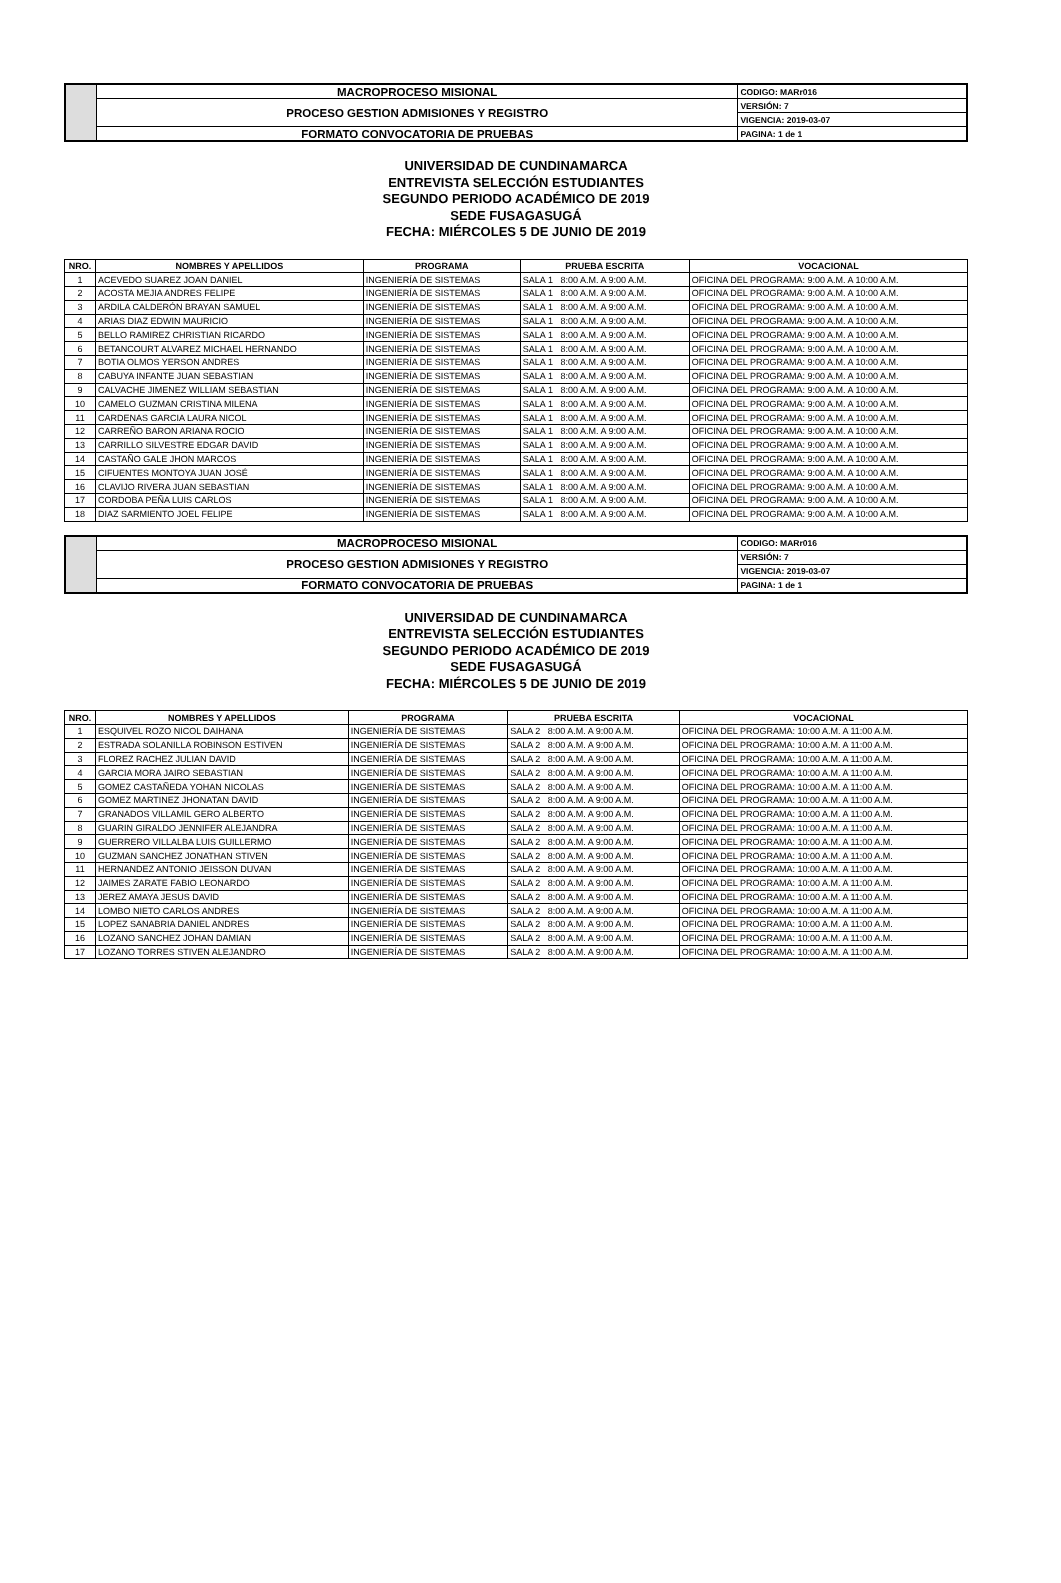| | MACROPROCESO MISIONAL | CODIGO: MARr016 |
| | PROCESO GESTION ADMISIONES Y REGISTRO | VERSIÓN: 7 |
| | | VIGENCIA: 2019-03-07 |
| | FORMATO CONVOCATORIA DE PRUEBAS | PAGINA: 1 de 1 |
UNIVERSIDAD DE CUNDINAMARCA
ENTREVISTA SELECCIÓN ESTUDIANTES
SEGUNDO PERIODO ACADÉMICO DE 2019
SEDE FUSAGASUGÁ
FECHA: MIÉRCOLES 5 DE JUNIO DE 2019
| NRO. | NOMBRES Y APELLIDOS | PROGRAMA | PRUEBA ESCRITA | VOCACIONAL |
| --- | --- | --- | --- | --- |
| 1 | ACEVEDO SUAREZ JOAN DANIEL | INGENIERÍA DE SISTEMAS | SALA 1 8:00 A.M. A 9:00 A.M. | OFICINA DEL PROGRAMA: 9:00 A.M. A 10:00 A.M. |
| 2 | ACOSTA MEJIA ANDRES FELIPE | INGENIERÍA DE SISTEMAS | SALA 1 8:00 A.M. A 9:00 A.M. | OFICINA DEL PROGRAMA: 9:00 A.M. A 10:00 A.M. |
| 3 | ARDILA CALDERÓN BRAYAN SAMUEL | INGENIERÍA DE SISTEMAS | SALA 1 8:00 A.M. A 9:00 A.M. | OFICINA DEL PROGRAMA: 9:00 A.M. A 10:00 A.M. |
| 4 | ARIAS DIAZ EDWIN MAURICIO | INGENIERÍA DE SISTEMAS | SALA 1 8:00 A.M. A 9:00 A.M. | OFICINA DEL PROGRAMA: 9:00 A.M. A 10:00 A.M. |
| 5 | BELLO RAMIREZ CHRISTIAN RICARDO | INGENIERÍA DE SISTEMAS | SALA 1 8:00 A.M. A 9:00 A.M. | OFICINA DEL PROGRAMA: 9:00 A.M. A 10:00 A.M. |
| 6 | BETANCOURT ALVAREZ MICHAEL HERNANDO | INGENIERÍA DE SISTEMAS | SALA 1 8:00 A.M. A 9:00 A.M. | OFICINA DEL PROGRAMA: 9:00 A.M. A 10:00 A.M. |
| 7 | BOTIA OLMOS YERSON ANDRES | INGENIERÍA DE SISTEMAS | SALA 1 8:00 A.M. A 9:00 A.M. | OFICINA DEL PROGRAMA: 9:00 A.M. A 10:00 A.M. |
| 8 | CABUYA INFANTE JUAN SEBASTIAN | INGENIERÍA DE SISTEMAS | SALA 1 8:00 A.M. A 9:00 A.M. | OFICINA DEL PROGRAMA: 9:00 A.M. A 10:00 A.M. |
| 9 | CALVACHE JIMENEZ WILLIAM SEBASTIAN | INGENIERÍA DE SISTEMAS | SALA 1 8:00 A.M. A 9:00 A.M. | OFICINA DEL PROGRAMA: 9:00 A.M. A 10:00 A.M. |
| 10 | CAMELO GUZMAN CRISTINA MILENA | INGENIERÍA DE SISTEMAS | SALA 1 8:00 A.M. A 9:00 A.M. | OFICINA DEL PROGRAMA: 9:00 A.M. A 10:00 A.M. |
| 11 | CARDENAS GARCIA LAURA NICOL | INGENIERÍA DE SISTEMAS | SALA 1 8:00 A.M. A 9:00 A.M. | OFICINA DEL PROGRAMA: 9:00 A.M. A 10:00 A.M. |
| 12 | CARREÑO BARON ARIANA ROCIO | INGENIERÍA DE SISTEMAS | SALA 1 8:00 A.M. A 9:00 A.M. | OFICINA DEL PROGRAMA: 9:00 A.M. A 10:00 A.M. |
| 13 | CARRILLO SILVESTRE EDGAR DAVID | INGENIERÍA DE SISTEMAS | SALA 1 8:00 A.M. A 9:00 A.M. | OFICINA DEL PROGRAMA: 9:00 A.M. A 10:00 A.M. |
| 14 | CASTAÑO GALE JHON MARCOS | INGENIERÍA DE SISTEMAS | SALA 1 8:00 A.M. A 9:00 A.M. | OFICINA DEL PROGRAMA: 9:00 A.M. A 10:00 A.M. |
| 15 | CIFUENTES MONTOYA JUAN JOSÉ | INGENIERÍA DE SISTEMAS | SALA 1 8:00 A.M. A 9:00 A.M. | OFICINA DEL PROGRAMA: 9:00 A.M. A 10:00 A.M. |
| 16 | CLAVIJO RIVERA JUAN SEBASTIAN | INGENIERÍA DE SISTEMAS | SALA 1 8:00 A.M. A 9:00 A.M. | OFICINA DEL PROGRAMA: 9:00 A.M. A 10:00 A.M. |
| 17 | CORDOBA PEÑA LUIS CARLOS | INGENIERÍA DE SISTEMAS | SALA 1 8:00 A.M. A 9:00 A.M. | OFICINA DEL PROGRAMA: 9:00 A.M. A 10:00 A.M. |
| 18 | DIAZ SARMIENTO JOEL FELIPE | INGENIERÍA DE SISTEMAS | SALA 1 8:00 A.M. A 9:00 A.M. | OFICINA DEL PROGRAMA: 9:00 A.M. A 10:00 A.M. |
| | MACROPROCESO MISIONAL | CODIGO: MARr016 |
| | PROCESO GESTION ADMISIONES Y REGISTRO | VERSIÓN: 7 |
| | | VIGENCIA: 2019-03-07 |
| | FORMATO CONVOCATORIA DE PRUEBAS | PAGINA: 1 de 1 |
UNIVERSIDAD DE CUNDINAMARCA
ENTREVISTA SELECCIÓN ESTUDIANTES
SEGUNDO PERIODO ACADÉMICO DE 2019
SEDE FUSAGASUGÁ
FECHA: MIÉRCOLES 5 DE JUNIO DE 2019
| NRO. | NOMBRES Y APELLIDOS | PROGRAMA | PRUEBA ESCRITA | VOCACIONAL |
| --- | --- | --- | --- | --- |
| 1 | ESQUIVEL ROZO NICOL DAIHANA | INGENIERÍA DE SISTEMAS | SALA 2 8:00 A.M. A 9:00 A.M. | OFICINA DEL PROGRAMA: 10:00 A.M. A 11:00 A.M. |
| 2 | ESTRADA SOLANILLA ROBINSON ESTIVEN | INGENIERÍA DE SISTEMAS | SALA 2 8:00 A.M. A 9:00 A.M. | OFICINA DEL PROGRAMA: 10:00 A.M. A 11:00 A.M. |
| 3 | FLOREZ RACHEZ JULIAN DAVID | INGENIERÍA DE SISTEMAS | SALA 2 8:00 A.M. A 9:00 A.M. | OFICINA DEL PROGRAMA: 10:00 A.M. A 11:00 A.M. |
| 4 | GARCIA MORA JAIRO SEBASTIAN | INGENIERÍA DE SISTEMAS | SALA 2 8:00 A.M. A 9:00 A.M. | OFICINA DEL PROGRAMA: 10:00 A.M. A 11:00 A.M. |
| 5 | GOMEZ CASTAÑEDA YOHAN NICOLAS | INGENIERÍA DE SISTEMAS | SALA 2 8:00 A.M. A 9:00 A.M. | OFICINA DEL PROGRAMA: 10:00 A.M. A 11:00 A.M. |
| 6 | GOMEZ MARTINEZ JHONATAN DAVID | INGENIERÍA DE SISTEMAS | SALA 2 8:00 A.M. A 9:00 A.M. | OFICINA DEL PROGRAMA: 10:00 A.M. A 11:00 A.M. |
| 7 | GRANADOS VILLAMIL GERO ALBERTO | INGENIERÍA DE SISTEMAS | SALA 2 8:00 A.M. A 9:00 A.M. | OFICINA DEL PROGRAMA: 10:00 A.M. A 11:00 A.M. |
| 8 | GUARIN GIRALDO JENNIFER ALEJANDRA | INGENIERÍA DE SISTEMAS | SALA 2 8:00 A.M. A 9:00 A.M. | OFICINA DEL PROGRAMA: 10:00 A.M. A 11:00 A.M. |
| 9 | GUERRERO VILLALBA LUIS GUILLERMO | INGENIERÍA DE SISTEMAS | SALA 2 8:00 A.M. A 9:00 A.M. | OFICINA DEL PROGRAMA: 10:00 A.M. A 11:00 A.M. |
| 10 | GUZMAN SANCHEZ JONATHAN STIVEN | INGENIERÍA DE SISTEMAS | SALA 2 8:00 A.M. A 9:00 A.M. | OFICINA DEL PROGRAMA: 10:00 A.M. A 11:00 A.M. |
| 11 | HERNANDEZ ANTONIO JEISSON DUVAN | INGENIERÍA DE SISTEMAS | SALA 2 8:00 A.M. A 9:00 A.M. | OFICINA DEL PROGRAMA: 10:00 A.M. A 11:00 A.M. |
| 12 | JAIMES ZARATE FABIO LEONARDO | INGENIERÍA DE SISTEMAS | SALA 2 8:00 A.M. A 9:00 A.M. | OFICINA DEL PROGRAMA: 10:00 A.M. A 11:00 A.M. |
| 13 | JEREZ AMAYA JESUS DAVID | INGENIERÍA DE SISTEMAS | SALA 2 8:00 A.M. A 9:00 A.M. | OFICINA DEL PROGRAMA: 10:00 A.M. A 11:00 A.M. |
| 14 | LOMBO NIETO CARLOS ANDRES | INGENIERÍA DE SISTEMAS | SALA 2 8:00 A.M. A 9:00 A.M. | OFICINA DEL PROGRAMA: 10:00 A.M. A 11:00 A.M. |
| 15 | LOPEZ SANABRIA DANIEL ANDRES | INGENIERÍA DE SISTEMAS | SALA 2 8:00 A.M. A 9:00 A.M. | OFICINA DEL PROGRAMA: 10:00 A.M. A 11:00 A.M. |
| 16 | LOZANO SANCHEZ JOHAN DAMIAN | INGENIERÍA DE SISTEMAS | SALA 2 8:00 A.M. A 9:00 A.M. | OFICINA DEL PROGRAMA: 10:00 A.M. A 11:00 A.M. |
| 17 | LOZANO TORRES STIVEN ALEJANDRO | INGENIERÍA DE SISTEMAS | SALA 2 8:00 A.M. A 9:00 A.M. | OFICINA DEL PROGRAMA: 10:00 A.M. A 11:00 A.M. |